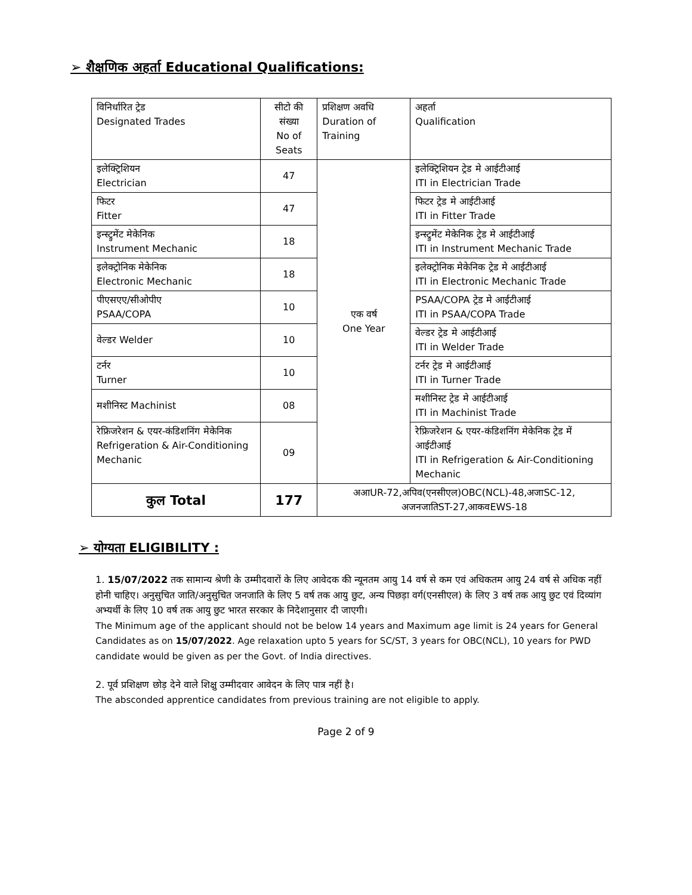➢ शैक्षणिक अहर्ता Educational Qualifications:
| विनिर्धारित ट्रेड Designated Trades | सीटो की संख्या No of Seats | प्रशिक्षण अवधि Duration of Training | अहर्ता Qualification |
| --- | --- | --- | --- |
| इलेक्ट्रिशियन Electrician | 47 | एक वर्ष One Year | इलेक्ट्रिशियन ट्रेड मे आईटीआई ITI in Electrician Trade |
| फिटर Fitter | 47 | | फिटर ट्रेड मे आईटीआई ITI in Fitter Trade |
| इन्स्ट्रुमेंट मेकेनिक Instrument Mechanic | 18 | | इन्स्ट्रुमेंट मेकेनिक ट्रेड मे आईटीआई ITI in Instrument Mechanic Trade |
| इलेक्ट्रोनिक मेकेनिक Electronic Mechanic | 18 | | इलेक्ट्रोनिक मेकेनिक ट्रेड मे आईटीआई ITI in Electronic Mechanic Trade |
| पीएसएए/सीओपीए PSAA/COPA | 10 | | PSAA/COPA ट्रेड मे आईटीआई ITI in PSAA/COPA Trade |
| वेल्डर Welder | 10 | | वेल्डर ट्रेड मे आईटीआई ITI in Welder Trade |
| टर्नर Turner | 10 | | टर्नर ट्रेड मे आईटीआई ITI in Turner Trade |
| मशीनिस्ट Machinist | 08 | | मशीनिस्ट ट्रेड मे आईटीआई ITI in Machinist Trade |
| रेफ्रिजरेशन & एयर-कंडिशनिंग मेकेनिक Refrigeration & Air-Conditioning Mechanic | 09 | | रेफ्रिजरेशन & एयर-कंडिशनिंग मेकेनिक ट्रेड में आईटीआई ITI in Refrigeration & Air-Conditioning Mechanic |
| कुल Total | 177 | अआUR-72,अपिव(एनसीएल)OBC(NCL)-48,अजाSC-12, अजनजातिST-27,आकवEWS-18 | |
➢ योग्यता ELIGIBILITY :
1. 15/07/2022 तक सामान्य श्रेणी के उम्मीदवारों के लिए आवेदक की न्यूनतम आयु 14 वर्ष से कम एवं अधिकतम आयु 24 वर्ष से अधिक नहीं होनी चाहिए। अनुसुचित जाति/अनुसुचित जनजाति के लिए 5 वर्ष तक आयु छुट, अन्य पिछड़ा वर्ग(एनसीएल) के लिए 3 वर्ष तक आयु छुट एवं दिव्यांग अभ्यर्थी के लिए 10 वर्ष तक आयु छुट भारत सरकार के निदेशानुसार दी जाएगी।
The Minimum age of the applicant should not be below 14 years and Maximum age limit is 24 years for General Candidates as on 15/07/2022. Age relaxation upto 5 years for SC/ST, 3 years for OBC(NCL), 10 years for PWD candidate would be given as per the Govt. of India directives.
2. पूर्व प्रशिक्षण छोड़ देने वाले शिक्षु उम्मीदवार आवेदन के लिए पात्र नहीं है।
The absconded apprentice candidates from previous training are not eligible to apply.
Page 2 of 9